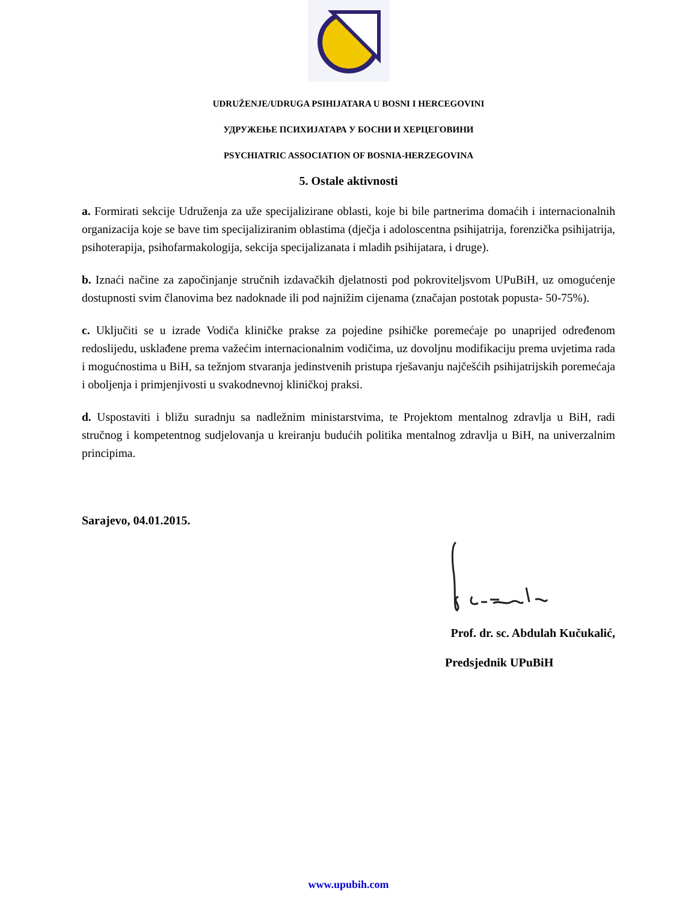UDRUŽENJE/UDRUGA PSIHIJATARA U BOSNI I HERCEGOVINI
УДРУЖЕЊЕ ПСИХИЈАТАРА У БОСНИ И ХЕРЦЕГОВИНИ
PSYCHIATRIC ASSOCIATION OF BOSNIA-HERZEGOVINA
5. Ostale aktivnosti
a. Formirati sekcije Udruženja za uže specijalizirane oblasti, koje bi bile partnerima domaćih i internacionalnih organizacija koje se bave tim specijaliziranim oblastima (dječja i adoloscentna psihijatrija, forenzička psihijatrija, psihoterapija, psihofarmakologija, sekcija specijalizanata i mladih psihijatara, i druge).
b. Iznaći načine za započinjanje stručnih izdavačkih djelatnosti pod pokroviteljsvom UPuBiH, uz omogućenje dostupnosti svim članovima bez nadoknade ili pod najnižim cijenama (značajan postotak popusta- 50-75%).
c. Uključiti se u izrade Vodiča kliničke prakse za pojedine psihičke poremećaje po unaprijed određenom redoslijedu, usklađene prema važećim internacionalnim vodičima, uz dovoljnu modifikaciju prema uvjetima rada i mogućnostima u BiH, sa težnjom stvaranja jedinstvenih pristupa rješavanju najčešćih psihijatrijskih poremećaja i oboljenja i primjenjivosti u svakodnevnoj kliničkoj praksi.
d. Uspostaviti i bližu suradnju sa nadležnim ministarstvima, te Projektom mentalnog zdravlja u BiH, radi stručnog i kompetentnog sudjelovanja u kreiranju budućih politika mentalnog zdravlja u BiH, na univerzalnim principima.
Sarajevo, 04.01.2015.
Prof. dr. sc. Abdulah Kučukalić,
Predsjednik UPuBiH
www.upubih.com